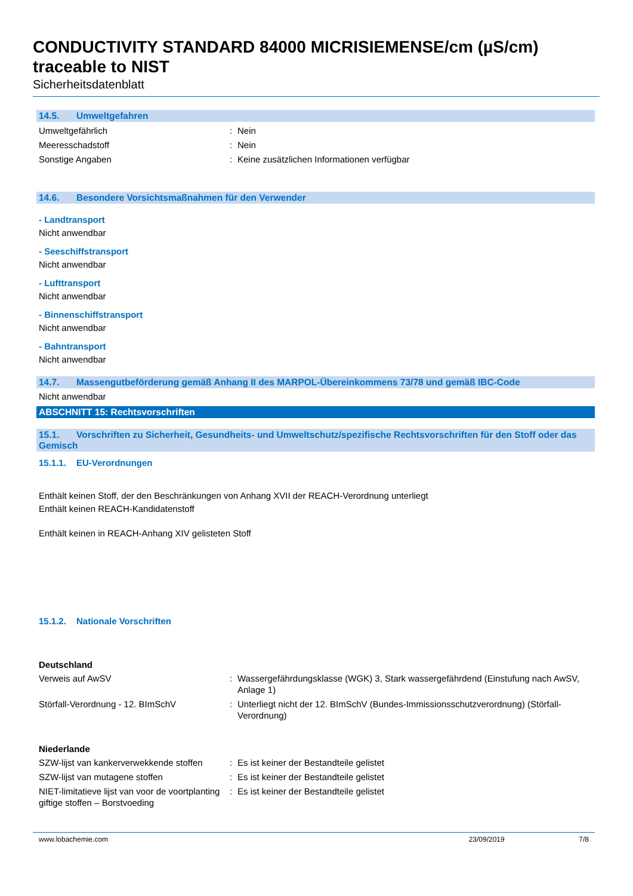CONDUCTIVITY STANDARD 84000 MICRISIEMENSE/cm (µS/cm) traceable to NIST
Sicherheitsdatenblatt
14.5. Umweltgefahren
Umweltgefährlich : Nein
Meeresschadstoff : Nein
Sonstige Angaben : Keine zusätzlichen Informationen verfügbar
14.6. Besondere Vorsichtsmaßnahmen für den Verwender
- Landtransport
Nicht anwendbar
- Seeschiffstransport
Nicht anwendbar
- Lufttransport
Nicht anwendbar
- Binnenschiffstransport
Nicht anwendbar
- Bahntransport
Nicht anwendbar
14.7. Massengutbeförderung gemäß Anhang II des MARPOL-Übereinkommens 73/78 und gemäß IBC-Code
Nicht anwendbar
ABSCHNITT 15: Rechtsvorschriften
15.1. Vorschriften zu Sicherheit, Gesundheits- und Umweltschutz/spezifische Rechtsvorschriften für den Stoff oder das Gemisch
15.1.1. EU-Verordnungen
Enthält keinen Stoff, der den Beschränkungen von Anhang XVII der REACH-Verordnung unterliegt
Enthält keinen REACH-Kandidatenstoff
Enthält keinen in REACH-Anhang XIV gelisteten Stoff
15.1.2. Nationale Vorschriften
Deutschland
Verweis auf AwSV : Wassergefährdungsklasse (WGK) 3, Stark wassergefährdend (Einstufung nach AwSV, Anlage 1)
Störfall-Verordnung - 12. BImSchV : Unterliegt nicht der 12. BImSchV (Bundes-Immissionsschutzverordnung) (Störfall-Verordnung)
Niederlande
SZW-lijst van kankerverwekkende stoffen
: Es ist keiner der Bestandteile gelistet
SZW-lijst van mutagene stoffen : Es ist keiner der Bestandteile gelistet
NIET-limitatieve lijst van voor de voortplanting giftige stoffen – Borstvoeding
: Es ist keiner der Bestandteile gelistet
www.lobachemie.com 23/09/2019 7/8